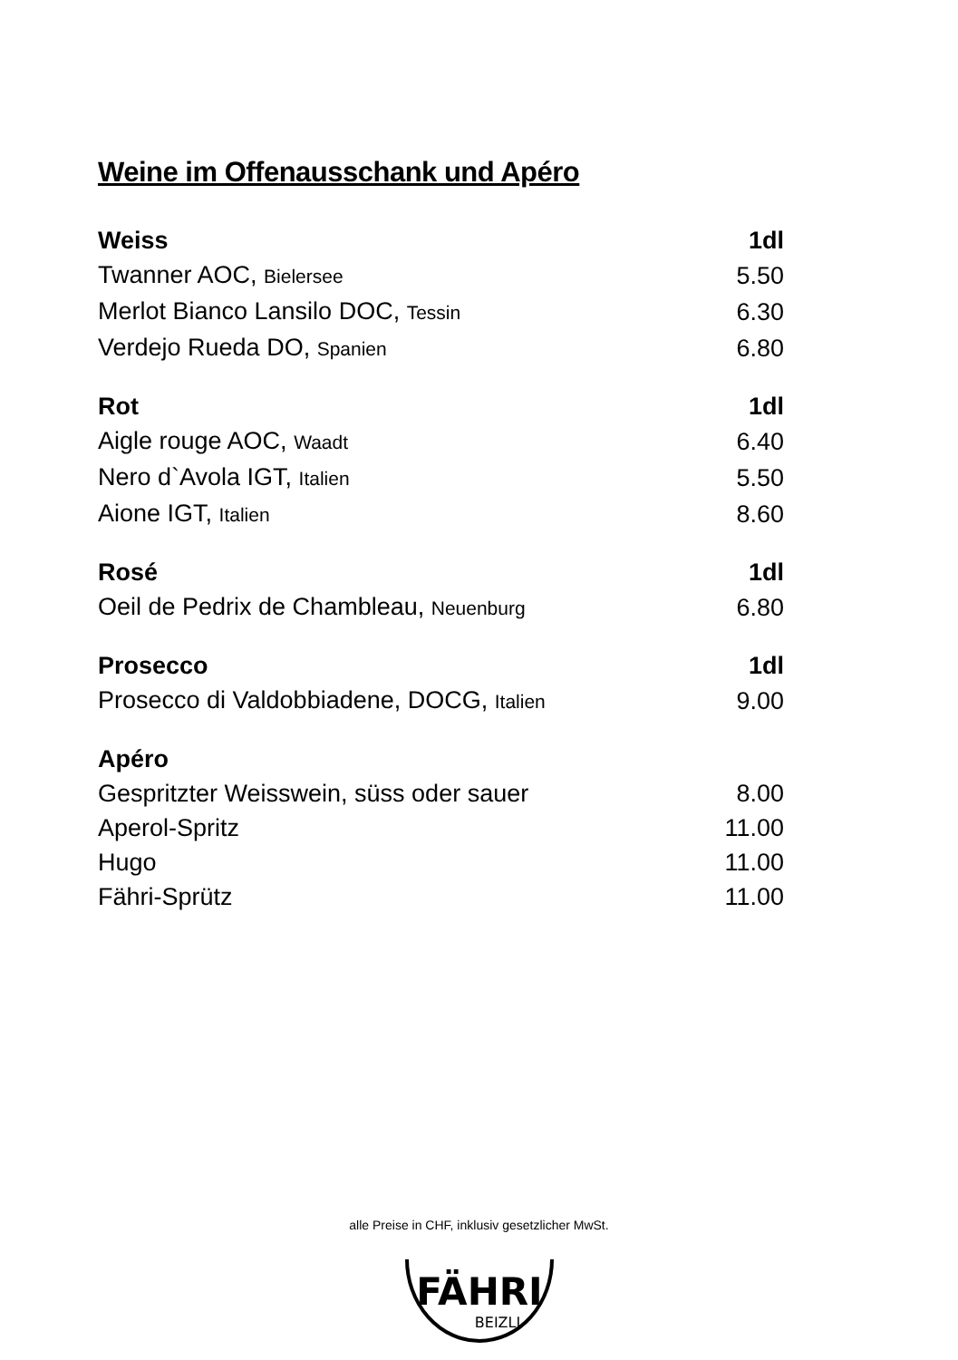Weine im Offenausschank und Apéro
| Weiss | 1dl |
| --- | --- |
| Twanner AOC, Bielersee | 5.50 |
| Merlot Bianco Lansilo DOC, Tessin | 6.30 |
| Verdejo Rueda DO, Spanien | 6.80 |
| Rot | 1dl |
| Aigle rouge AOC, Waadt | 6.40 |
| Nero d`Avola IGT, Italien | 5.50 |
| Aione IGT, Italien | 8.60 |
| Rosé | 1dl |
| Oeil de Pedrix de Chambleau, Neuenburg | 6.80 |
| Prosecco | 1dl |
| Prosecco di Valdobbiadene, DOCG, Italien | 9.00 |
| Apéro | |
| Gespritzter Weisswein, süss oder sauer | 8.00 |
| Aperol-Spritz | 11.00 |
| Hugo | 11.00 |
| Fähri-Sprütz | 11.00 |
alle Preise in CHF, inklusiv gesetzlicher MwSt.
FÄHRI
BEIZLI